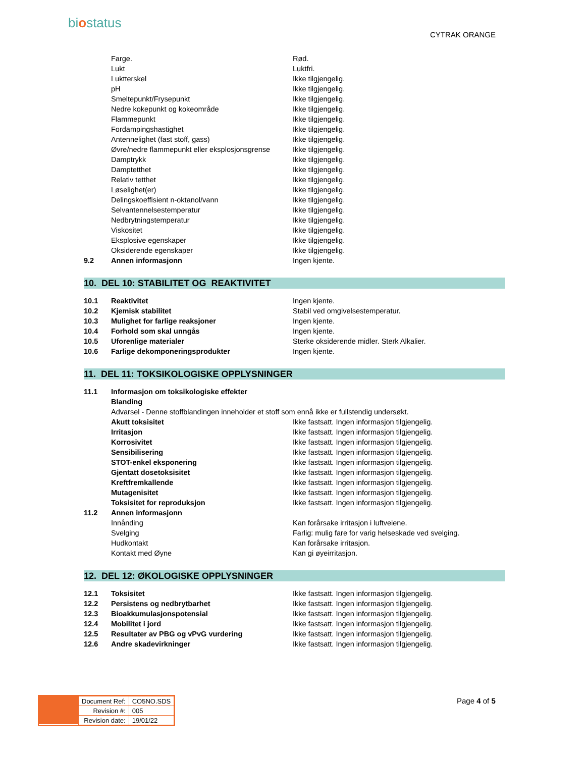biostatus
CYTRAK ORANGE
| | Farge. | Rød. |
| | Lukt | Luktfri. |
| | Luktterskel | Ikke tilgjengelig. |
| | pH | Ikke tilgjengelig. |
| | Smeltepunkt/Frysepunkt | Ikke tilgjengelig. |
| | Nedre kokepunkt og kokeområde | Ikke tilgjengelig. |
| | Flammepunkt | Ikke tilgjengelig. |
| | Fordampingshastighet | Ikke tilgjengelig. |
| | Antennelighet (fast stoff, gass) | Ikke tilgjengelig. |
| | Øvre/nedre flammepunkt eller eksplosjonsgrense | Ikke tilgjengelig. |
| | Damptrykk | Ikke tilgjengelig. |
| | Damptetthet | Ikke tilgjengelig. |
| | Relativ tetthet | Ikke tilgjengelig. |
| | Løselighet(er) | Ikke tilgjengelig. |
| | Delingskoeffisient n-oktanol/vann | Ikke tilgjengelig. |
| | Selvantennelsestemperatur | Ikke tilgjengelig. |
| | Nedbrytningstemperatur | Ikke tilgjengelig. |
| | Viskositet | Ikke tilgjengelig. |
| | Eksplosive egenskaper | Ikke tilgjengelig. |
| | Oksiderende egenskaper | Ikke tilgjengelig. |
| 9.2 | Annen informasjonn | Ingen kjente. |
10. DEL 10: STABILITET OG REAKTIVITET
| 10.1 | Reaktivitet | Ingen kjente. |
| 10.2 | Kjemisk stabilitet | Stabil ved omgivelsestemperatur. |
| 10.3 | Mulighet for farlige reaksjoner | Ingen kjente. |
| 10.4 | Forhold som skal unngås | Ingen kjente. |
| 10.5 | Uforenlige materialer | Sterke oksiderende midler. Sterk Alkalier. |
| 10.6 | Farlige dekomponeringsprodukter | Ingen kjente. |
11. DEL 11: TOKSIKOLOGISKE OPPLYSNINGER
| 11.1 | Informasjon om toksikologiske effekter | |
| | Blanding | |
| | Advarsel - Denne stoffblandingen inneholder et stoff som ennå ikke er fullstendig undersøkt. | |
| | Akutt toksisitet | Ikke fastsatt. Ingen informasjon tilgjengelig. |
| | Irritasjon | Ikke fastsatt. Ingen informasjon tilgjengelig. |
| | Korrosivitet | Ikke fastsatt. Ingen informasjon tilgjengelig. |
| | Sensibilisering | Ikke fastsatt. Ingen informasjon tilgjengelig. |
| | STOT-enkel eksponering | Ikke fastsatt. Ingen informasjon tilgjengelig. |
| | Gjentatt dosetoksisitet | Ikke fastsatt. Ingen informasjon tilgjengelig. |
| | Kreftfremkallende | Ikke fastsatt. Ingen informasjon tilgjengelig. |
| | Mutagenisitet | Ikke fastsatt. Ingen informasjon tilgjengelig. |
| | Toksisitet for reproduksjon | Ikke fastsatt. Ingen informasjon tilgjengelig. |
| 11.2 | Annen informasjonn | |
| | Innånding | Kan forårsake irritasjon i luftveiene. |
| | Svelging | Farlig: mulig fare for varig helseskade ved svelging. |
| | Hudkontakt | Kan forårsake irritasjon. |
| | Kontakt med Øyne | Kan gi øyeirritasjon. |
12. DEL 12: ØKOLOGISKE OPPLYSNINGER
| 12.1 | Toksisitet | Ikke fastsatt. Ingen informasjon tilgjengelig. |
| 12.2 | Persistens og nedbrytbarhet | Ikke fastsatt. Ingen informasjon tilgjengelig. |
| 12.3 | Bioakkumulasjonspotensial | Ikke fastsatt. Ingen informasjon tilgjengelig. |
| 12.4 | Mobilitet i jord | Ikke fastsatt. Ingen informasjon tilgjengelig. |
| 12.5 | Resultater av PBG og vPvG vurdering | Ikke fastsatt. Ingen informasjon tilgjengelig. |
| 12.6 | Andre skadevirkninger | Ikke fastsatt. Ingen informasjon tilgjengelig. |
| Document Ref: | CO5NO.SDS |
| Revision #: | 005 |
| Revision date: | 19/01/22 |
Page 4 of 5